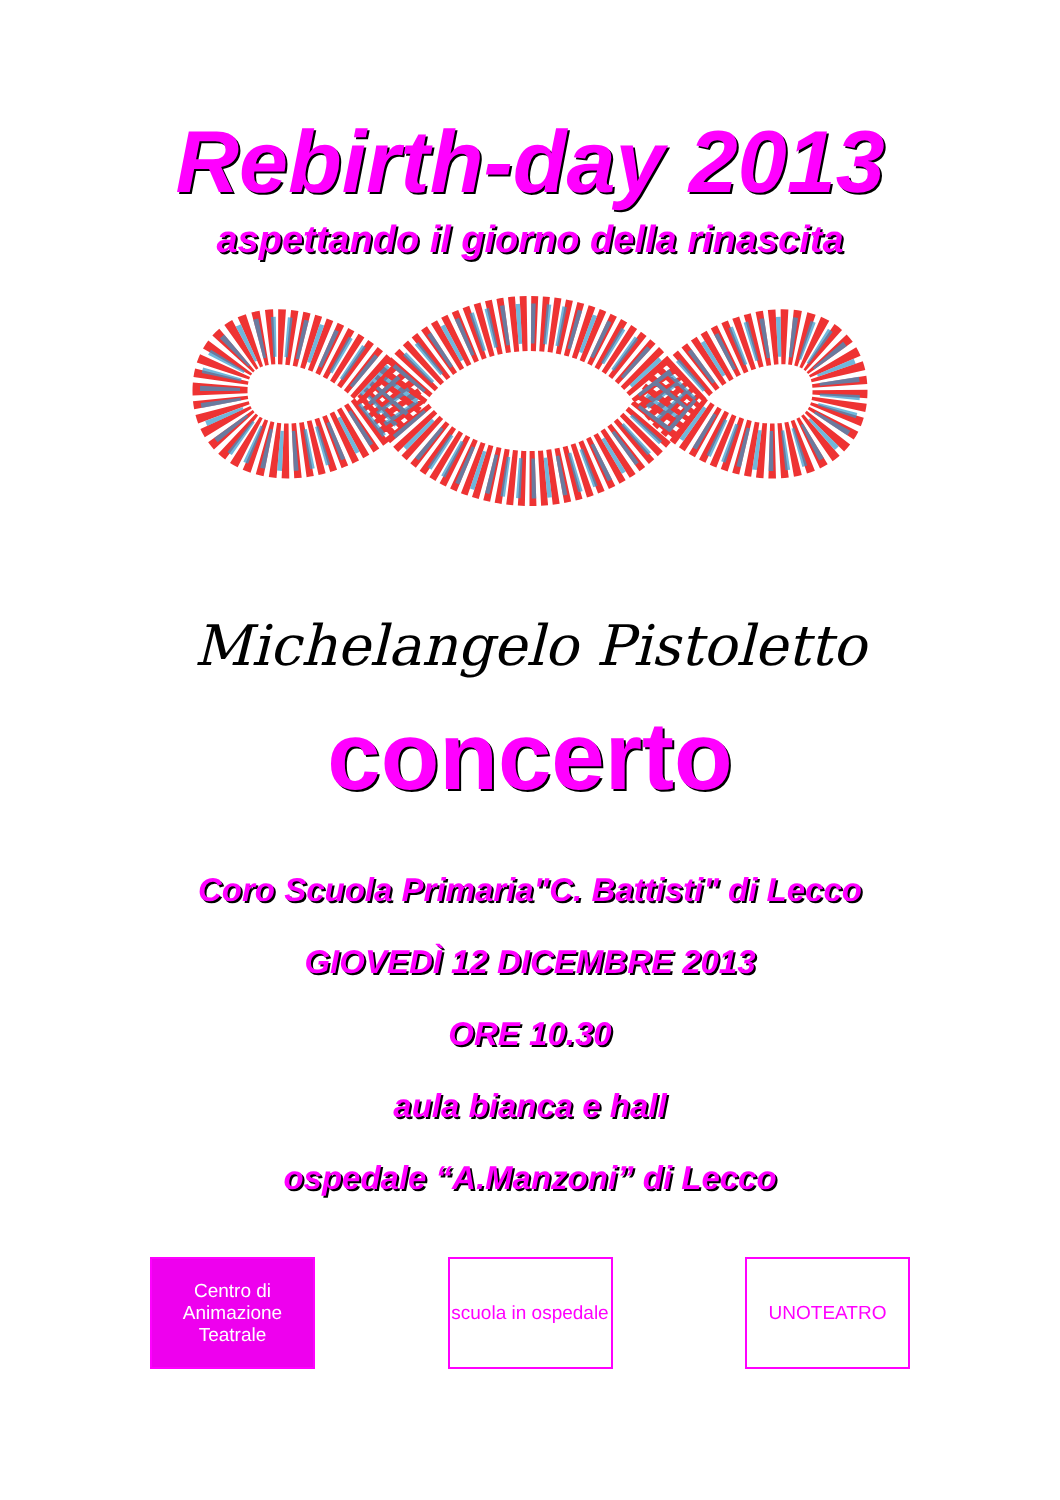Rebirth-day 2013
aspettando il giorno della rinascita
Michelangelo Pistoletto
concerto
Coro Scuola Primaria"C. Battisti" di Lecco
GIOVEDÌ 12 DICEMBRE 2013
ORE 10.30
aula bianca e hall
ospedale “A.Manzoni” di Lecco
Centro di
Animazione
Teatrale
scuola in ospedale
UNOTEATRO